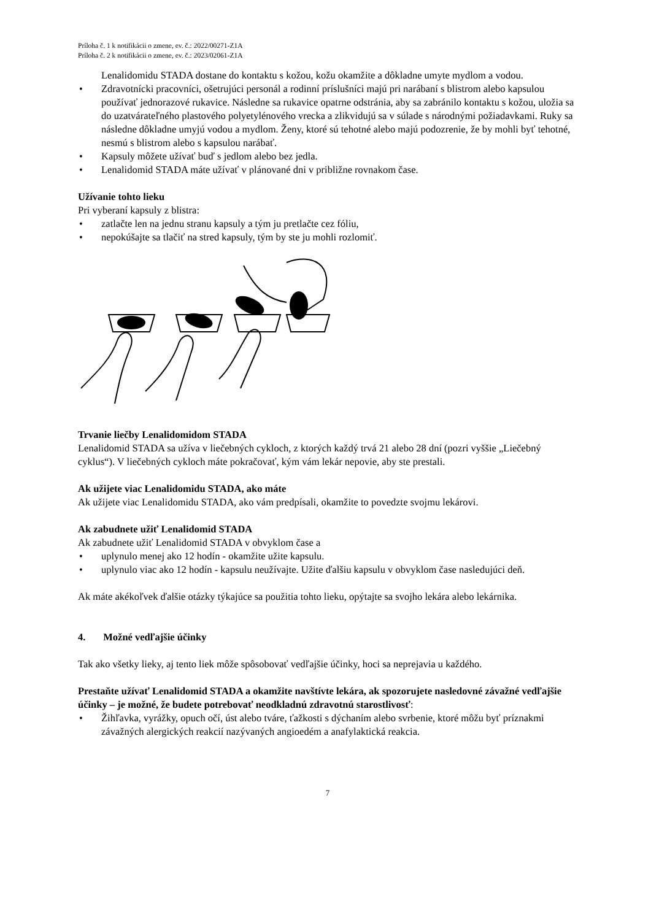Príloha č. 1 k notifikácii o zmene, ev. č.: 2022/00271-Z1A
Príloha č. 2 k notifikácii o zmene, ev. č.: 2023/02061-Z1A
Lenalidomidu STADA dostane do kontaktu s kožou, kožu okamžite a dôkladne umyte mydlom a vodou.
• Zdravotnícki pracovníci, ošetrujúci personál a rodinní príslušníci majú pri narábaní s blistrom alebo kapsulou používať jednorazové rukavice. Následne sa rukavice opatrne odstránia, aby sa zabránilo kontaktu s kožou, uložia sa do uzatvárateľného plastového polyetylénového vrecka a zlikvidujú sa v súlade s národnými požiadavkami. Ruky sa následne dôkladne umyjú vodou a mydlom. Ženy, ktoré sú tehotné alebo majú podozrenie, že by mohli byť tehotné, nesmú s blistrom alebo s kapsulou narábať.
• Kapsuly môžete užívať buď s jedlom alebo bez jedla.
• Lenalidomid STADA máte užívať v plánované dni v približne rovnakom čase.
Užívanie tohto lieku
Pri vyberaní kapsuly z blistra:
• zatlačte len na jednu stranu kapsuly a tým ju pretlačte cez fóliu,
• nepokúšajte sa tlačiť na stred kapsuly, tým by ste ju mohli rozlomiť.
Trvanie liečby Lenalidomidom STADA
Lenalidomid STADA sa užíva v liečebných cykloch, z ktorých každý trvá 21 alebo 28 dní (pozri vyššie „Liečebný cyklus“). V liečebných cykloch máte pokračovať, kým vám lekár nepovie, aby ste prestali.
Ak užijete viac Lenalidomidu STADA, ako máte
Ak užijete viac Lenalidomidu STADA, ako vám predpísali, okamžite to povedzte svojmu lekárovi.
Ak zabudnete užiť Lenalidomid STADA
Ak zabudnete užiť Lenalidomid STADA v obvyklom čase a
• uplynulo menej ako 12 hodín - okamžite užite kapsulu.
• uplynulo viac ako 12 hodín - kapsulu neužívajte. Užite ďalšiu kapsulu v obvyklom čase nasledujúci deň.
Ak máte akékoľvek ďalšie otázky týkajúce sa použitia tohto lieku, opýtajte sa svojho lekára alebo lekárnika.
4. Možné vedľajšie účinky
Tak ako všetky lieky, aj tento liek môže spôsobovať vedľajšie účinky, hoci sa neprejavia u každého.
Prestaňte užívať Lenalidomid STADA a okamžite navštívte lekára, ak spozorujete nasledovné závažné vedľajšie účinky – je možné, že budete potrebovať neodkladnú zdravotnú starostlivosť:
• Žihľavka, vyrážky, opuch očí, úst alebo tváre, ťažkosti s dýchaním alebo svrbenie, ktoré môžu byť príznakmi závažných alergických reakcií nazývaných angioedém a anafylaktická reakcia.
7